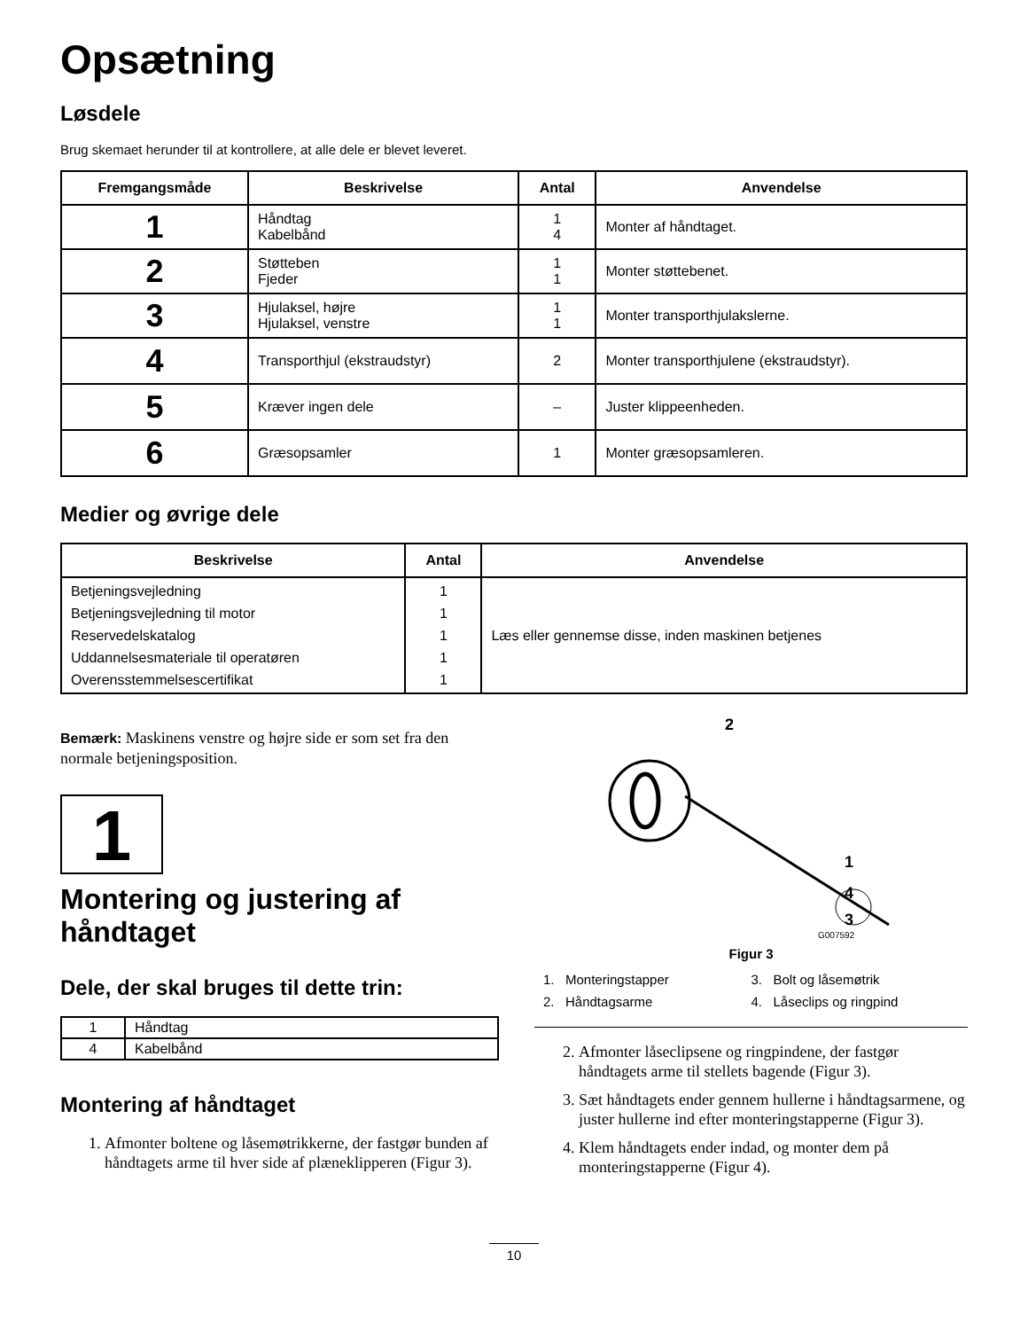Opsætning
Løsdele
Brug skemaet herunder til at kontrollere, at alle dele er blevet leveret.
| Fremgangsmåde | Beskrivelse | Antal | Anvendelse |
| --- | --- | --- | --- |
| 1 | Håndtag Kabelbånd | 1 4 | Monter af håndtaget. |
| 2 | Støtteben Fjeder | 1 1 | Monter støttebenet. |
| 3 | Hjulaksel, højre Hjulaksel, venstre | 1 1 | Monter transporthjulakslerne. |
| 4 | Transporthjul (ekstraudstyr) | 2 | Monter transporthjulene (ekstraudstyr). |
| 5 | Kræver ingen dele | – | Juster klippeenheden. |
| 6 | Græsopsamler | 1 | Monter græsopsamleren. |
Medier og øvrige dele
| Beskrivelse | Antal | Anvendelse |
| --- | --- | --- |
| Betjeningsvejledning Betjeningsvejledning til motor Reservedelskatalog Uddannelsesmateriale til operatøren Overensstemmelsescertifikat | 1 1 1 1 1 | Læs eller gennemse disse, inden maskinen betjenes |
Bemærk: Maskinens venstre og højre side er som set fra den normale betjeningsposition.
1
Montering og justering af håndtaget
Dele, der skal bruges til dette trin:
| 1 | Håndtag |
| 4 | Kabelbånd |
Montering af håndtaget
1. Afmonter boltene og låsemøtrikkerne, der fastgør bunden af håndtagets arme til hver side af plæneklipperen (Figur 3).
2
1
4
3
G007592
Figur 3
1. Monteringstapper 3. Bolt og låsemøtrik 2. Håndtagsarme 4. Låseclips og ringpind
2. Afmonter låseclipsene og ringpindene, der fastgør håndtagets arme til stellets bagende (Figur 3).
3. Sæt håndtagets ender gennem hullerne i håndtagsarmene, og juster hullerne ind efter monteringstapperne (Figur 3).
4. Klem håndtagets ender indad, og monter dem på monteringstapperne (Figur 4).
10